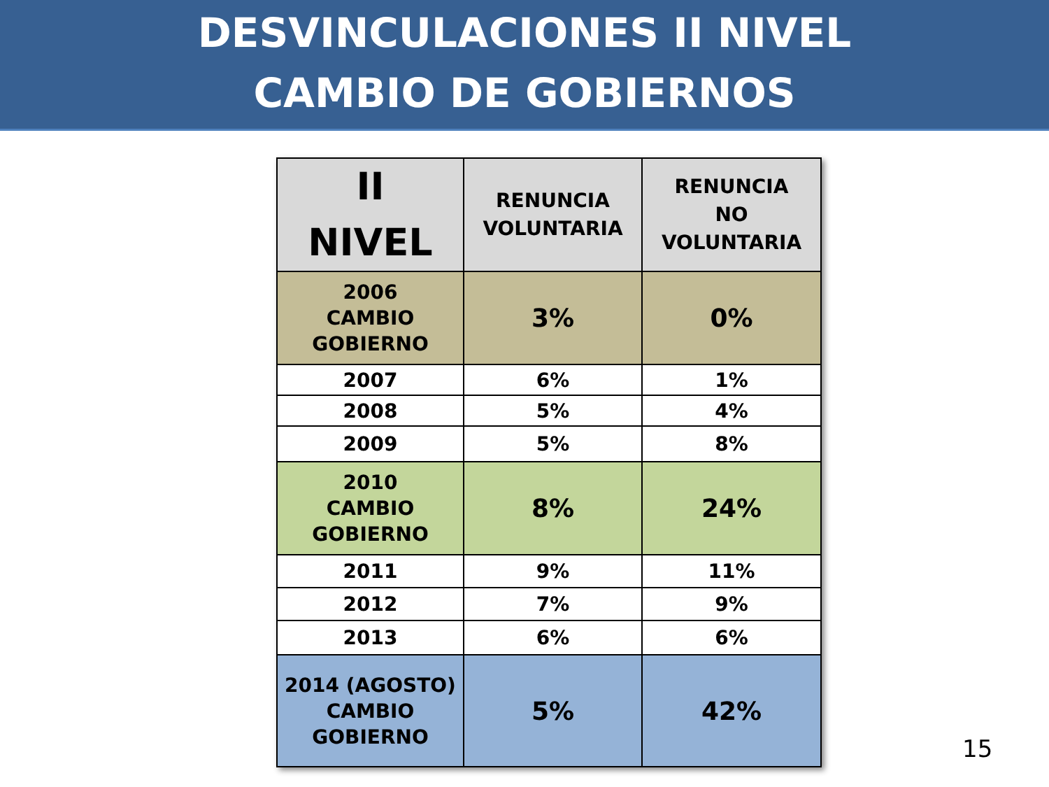DESVINCULACIONES II NIVEL
CAMBIO DE GOBIERNOS
| II NIVEL | RENUNCIA VOLUNTARIA | RENUNCIA NO VOLUNTARIA |
| --- | --- | --- |
| 2006 CAMBIO GOBIERNO | 3% | 0% |
| 2007 | 6% | 1% |
| 2008 | 5% | 4% |
| 2009 | 5% | 8% |
| 2010 CAMBIO GOBIERNO | 8% | 24% |
| 2011 | 9% | 11% |
| 2012 | 7% | 9% |
| 2013 | 6% | 6% |
| 2014 (AGOSTO) CAMBIO GOBIERNO | 5% | 42% |
15